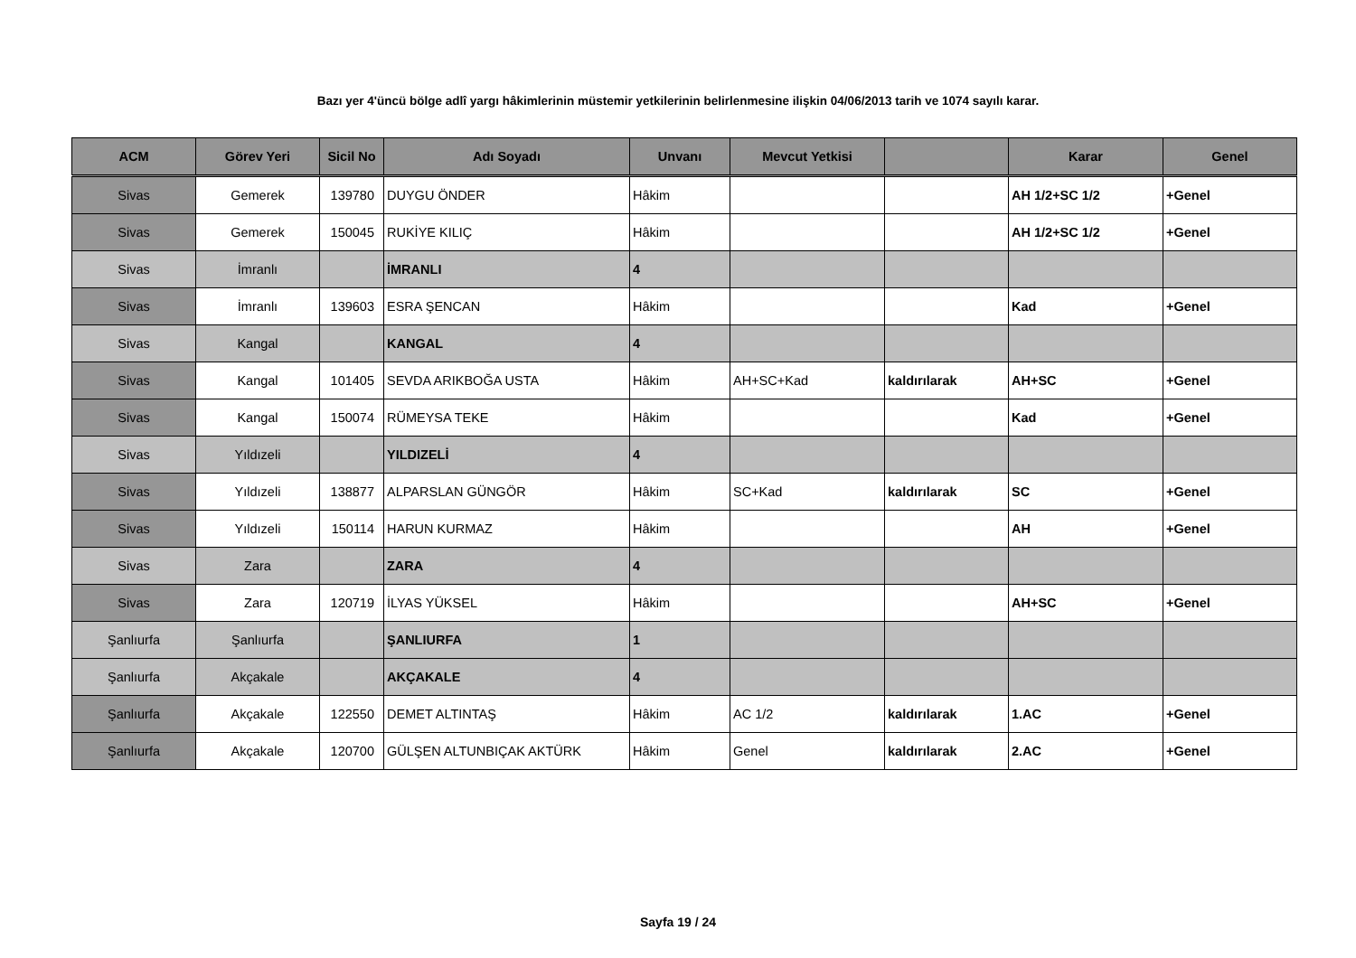Bazı yer 4'üncü bölge adlî yargı hâkimlerinin müstemir yetkilerinin belirlenmesine ilişkin 04/06/2013 tarih ve 1074 sayılı karar.
| ACM | Görev Yeri | Sicil No | Adı Soyadı | Unvanı | Mevcut Yetkisi | | Karar | Genel |
| --- | --- | --- | --- | --- | --- | --- | --- | --- |
| Sivas | Gemerek | 139780 | DUYGU ÖNDER | Hâkim | | | AH 1/2+SC 1/2 | +Genel |
| Sivas | Gemerek | 150045 | RUKİYE KILIÇ | Hâkim | | | AH 1/2+SC 1/2 | +Genel |
| Sivas | İmranlı | | İMRANLI | 4 | | | | |
| Sivas | İmranlı | 139603 | ESRA ŞENCAN | Hâkim | | | Kad | +Genel |
| Sivas | Kangal | | KANGAL | 4 | | | | |
| Sivas | Kangal | 101405 | SEVDA ARIKBOĞA USTA | Hâkim | AH+SC+Kad | kaldırılarak | AH+SC | +Genel |
| Sivas | Kangal | 150074 | RÜMEYSA TEKE | Hâkim | | | Kad | +Genel |
| Sivas | Yıldızeli | | YILDIZELİ | 4 | | | | |
| Sivas | Yıldızeli | 138877 | ALPARSLAN GÜNGÖR | Hâkim | SC+Kad | kaldırılarak | SC | +Genel |
| Sivas | Yıldızeli | 150114 | HARUN KURMAZ | Hâkim | | | AH | +Genel |
| Sivas | Zara | | ZARA | 4 | | | | |
| Sivas | Zara | 120719 | İLYAS YÜKSEL | Hâkim | | | AH+SC | +Genel |
| Şanlıurfa | Şanlıurfa | | ŞANLIURFA | 1 | | | | |
| Şanlıurfa | Akçakale | | AKÇAKALE | 4 | | | | |
| Şanlıurfa | Akçakale | 122550 | DEMET ALTINTAŞ | Hâkim | AC 1/2 | kaldırılarak | 1.AC | +Genel |
| Şanlıurfa | Akçakale | 120700 | GÜLŞEN ALTUNBIÇAK AKTÜRK | Hâkim | Genel | kaldırılarak | 2.AC | +Genel |
Sayfa 19 / 24